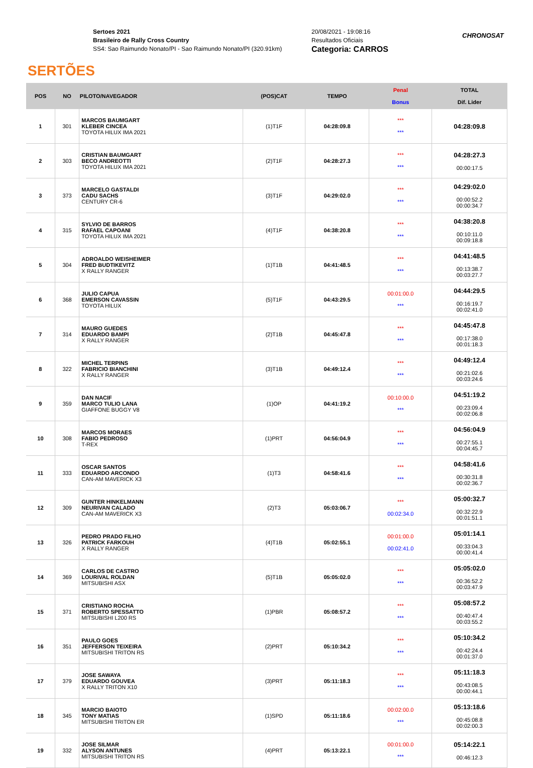SERTÕES
Sertoes 2021
Brasileiro de Rally Cross Country
SS4: Sao Raimundo Nonato/PI - Sao Raimundo Nonato/PI (320.91km)
20/08/2021 - 19:08:16
Resultados Oficiais
Categoria: CARROS
CHRONOSAT
| POS | NO | PILOTO/NAVEGADOR | (POS)CAT | TEMPO | Penal Bonus | TOTAL Dif. Lider |
| --- | --- | --- | --- | --- | --- | --- |
| 1 | 301 | MARCOS BAUMGART KLEBER CINCEA TOYOTA HILUX IMA 2021 | (1)T1F | 04:28:09.8 | *** *** | 04:28:09.8 |
| 2 | 303 | CRISTIAN BAUMGART BECO ANDREOTTI TOYOTA HILUX IMA 2021 | (2)T1F | 04:28:27.3 | *** *** | 04:28:27.3 00:00:17.5 |
| 3 | 373 | MARCELO GASTALDI CADU SACHS CENTURY CR-6 | (3)T1F | 04:29:02.0 | *** *** | 04:29:02.0 00:00:52.2 00:00:34.7 |
| 4 | 315 | SYLVIO DE BARROS RAFAEL CAPOANI TOYOTA HILUX IMA 2021 | (4)T1F | 04:38:20.8 | *** *** | 04:38:20.8 00:10:11.0 00:09:18.8 |
| 5 | 304 | ADROALDO WEISHEIMER FRED BUDTIKEVITZ X RALLY RANGER | (1)T1B | 04:41:48.5 | *** *** | 04:41:48.5 00:13:38.7 00:03:27.7 |
| 6 | 368 | JULIO CAPUA EMERSON CAVASSIN TOYOTA HILUX | (5)T1F | 04:43:29.5 | 00:01:00.0 *** | 04:44:29.5 00:16:19.7 00:02:41.0 |
| 7 | 314 | MAURO GUEDES EDUARDO BAMPI X RALLY RANGER | (2)T1B | 04:45:47.8 | *** *** | 04:45:47.8 00:17:38.0 00:01:18.3 |
| 8 | 322 | MICHEL TERPINS FABRICIO BIANCHINI X RALLY RANGER | (3)T1B | 04:49:12.4 | *** *** | 04:49:12.4 00:21:02.6 00:03:24.6 |
| 9 | 359 | DAN NACIF MARCO TULIO LANA GIAFFONE BUGGY V8 | (1)OP | 04:41:19.2 | 00:10:00.0 *** | 04:51:19.2 00:23:09.4 00:02:06.8 |
| 10 | 308 | MARCOS MORAES FABIO PEDROSO T-REX | (1)PRT | 04:56:04.9 | *** *** | 04:56:04.9 00:27:55.1 00:04:45.7 |
| 11 | 333 | OSCAR SANTOS EDUARDO ARCONDO CAN-AM MAVERICK X3 | (1)T3 | 04:58:41.6 | *** *** | 04:58:41.6 00:30:31.8 00:02:36.7 |
| 12 | 309 | GUNTER HINKELMANN NEURIVAN CALADO CAN-AM MAVERICK X3 | (2)T3 | 05:03:06.7 | *** 00:02:34.0 | 05:00:32.7 00:32:22.9 00:01:51.1 |
| 13 | 326 | PEDRO PRADO FILHO PATRICK FARKOUH X RALLY RANGER | (4)T1B | 05:02:55.1 | 00:01:00.0 00:02:41.0 | 05:01:14.1 00:33:04.3 00:00:41.4 |
| 14 | 369 | CARLOS DE CASTRO LOURIVAL ROLDAN MITSUBISHI ASX | (5)T1B | 05:05:02.0 | *** *** | 05:05:02.0 00:36:52.2 00:03:47.9 |
| 15 | 371 | CRISTIANO ROCHA ROBERTO SPESSATTO MITSUBISHI L200 RS | (1)PBR | 05:08:57.2 | *** *** | 05:08:57.2 00:40:47.4 00:03:55.2 |
| 16 | 351 | PAULO GOES JEFFERSON TEIXEIRA MITSUBISHI TRITON RS | (2)PRT | 05:10:34.2 | *** *** | 05:10:34.2 00:42:24.4 00:01:37.0 |
| 17 | 379 | JOSE SAWAYA EDUARDO GOUVEA X RALLY TRITON X10 | (3)PRT | 05:11:18.3 | *** *** | 05:11:18.3 00:43:08.5 00:00:44.1 |
| 18 | 345 | MARCIO BAIOTO TONY MATIAS MITSUBISHI TRITON ER | (1)SPD | 05:11:18.6 | 00:02:00.0 *** | 05:13:18.6 00:45:08.8 00:02:00.3 |
| 19 | 332 | JOSE SILMAR ALYSON ANTUNES MITSUBISHI TRITON RS | (4)PRT | 05:13:22.1 | 00:01:00.0 *** | 05:14:22.1 00:46:12.3 |